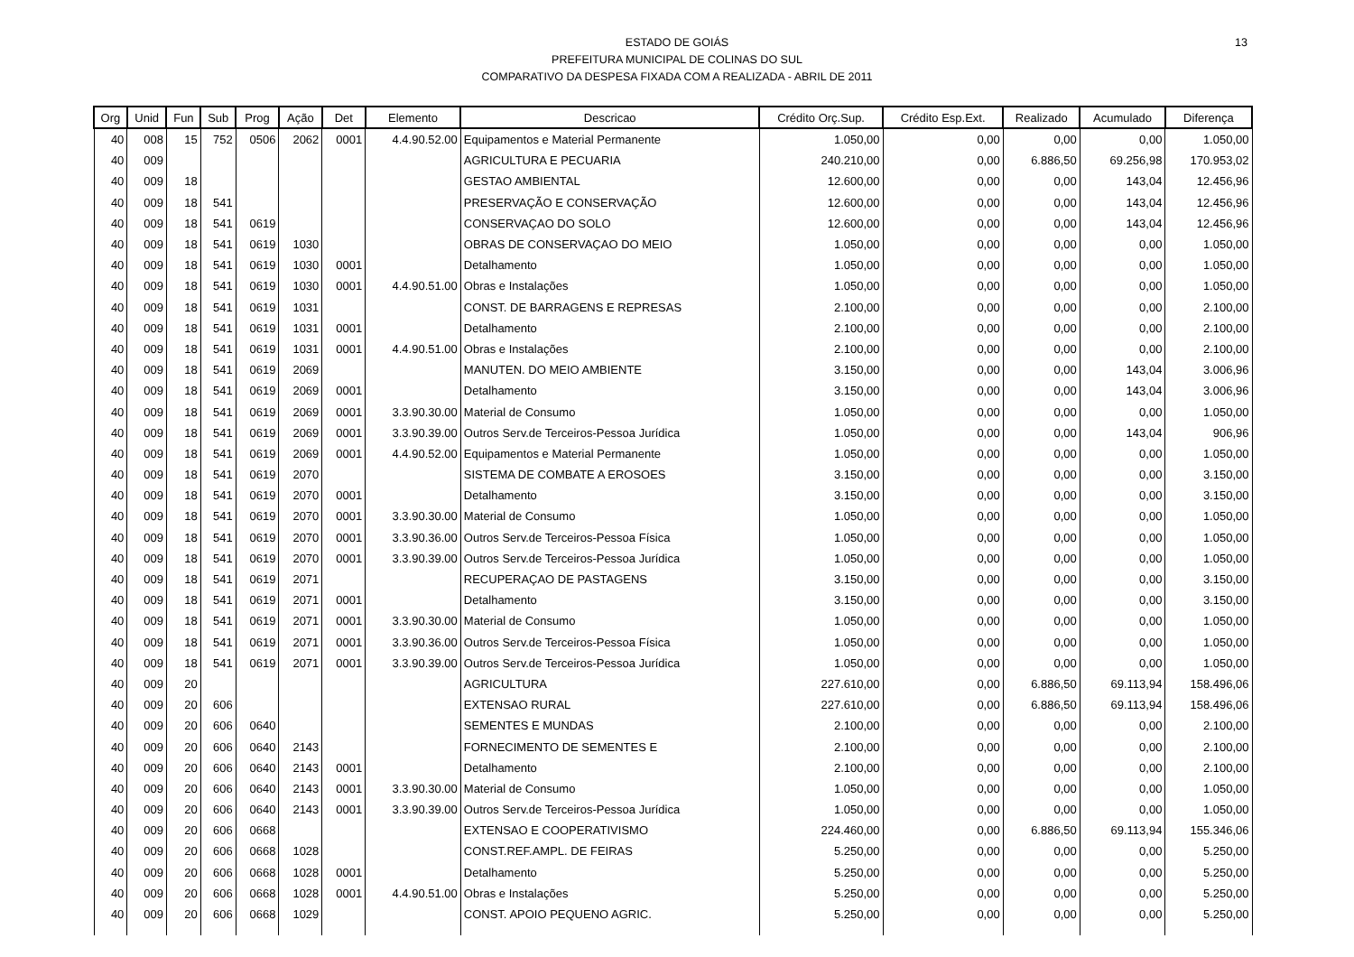13
ESTADO DE GOIÁS
PREFEITURA MUNICIPAL DE COLINAS DO SUL
COMPARATIVO DA DESPESA FIXADA COM A REALIZADA - ABRIL DE 2011
| Org | Unid | Fun | Sub | Prog | Ação | Det | Elemento | Descricao | Crédito Orç.Sup. | Crédito Esp.Ext. | Realizado | Acumulado | Diferença |
| --- | --- | --- | --- | --- | --- | --- | --- | --- | --- | --- | --- | --- | --- |
| 40 | 008 | 15 | 752 | 0506 | 2062 | 0001 | 4.4.90.52.00 | Equipamentos e Material Permanente | 1.050,00 | 0,00 | 0,00 | 0,00 | 1.050,00 |
| 40 | 009 | | | | | | | AGRICULTURA E PECUARIA | 240.210,00 | 0,00 | 6.886,50 | 69.256,98 | 170.953,02 |
| 40 | 009 | 18 | | | | | | GESTAO AMBIENTAL | 12.600,00 | 0,00 | 0,00 | 143,04 | 12.456,96 |
| 40 | 009 | 18 | 541 | | | | | PRESERVAÇÃO E CONSERVAÇÃO | 12.600,00 | 0,00 | 0,00 | 143,04 | 12.456,96 |
| 40 | 009 | 18 | 541 | 0619 | | | | CONSERVAÇAO DO SOLO | 12.600,00 | 0,00 | 0,00 | 143,04 | 12.456,96 |
| 40 | 009 | 18 | 541 | 0619 | 1030 | | | OBRAS DE CONSERVAÇAO DO MEIO | 1.050,00 | 0,00 | 0,00 | 0,00 | 1.050,00 |
| 40 | 009 | 18 | 541 | 0619 | 1030 | 0001 | | Detalhamento | 1.050,00 | 0,00 | 0,00 | 0,00 | 1.050,00 |
| 40 | 009 | 18 | 541 | 0619 | 1030 | 0001 | 4.4.90.51.00 | Obras e Instalações | 1.050,00 | 0,00 | 0,00 | 0,00 | 1.050,00 |
| 40 | 009 | 18 | 541 | 0619 | 1031 | | | CONST. DE BARRAGENS E REPRESAS | 2.100,00 | 0,00 | 0,00 | 0,00 | 2.100,00 |
| 40 | 009 | 18 | 541 | 0619 | 1031 | 0001 | | Detalhamento | 2.100,00 | 0,00 | 0,00 | 0,00 | 2.100,00 |
| 40 | 009 | 18 | 541 | 0619 | 1031 | 0001 | 4.4.90.51.00 | Obras e Instalações | 2.100,00 | 0,00 | 0,00 | 0,00 | 2.100,00 |
| 40 | 009 | 18 | 541 | 0619 | 2069 | | | MANUTEN. DO MEIO AMBIENTE | 3.150,00 | 0,00 | 0,00 | 143,04 | 3.006,96 |
| 40 | 009 | 18 | 541 | 0619 | 2069 | 0001 | | Detalhamento | 3.150,00 | 0,00 | 0,00 | 143,04 | 3.006,96 |
| 40 | 009 | 18 | 541 | 0619 | 2069 | 0001 | 3.3.90.30.00 | Material de Consumo | 1.050,00 | 0,00 | 0,00 | 0,00 | 1.050,00 |
| 40 | 009 | 18 | 541 | 0619 | 2069 | 0001 | 3.3.90.39.00 | Outros Serv.de Terceiros-Pessoa Jurídica | 1.050,00 | 0,00 | 0,00 | 143,04 | 906,96 |
| 40 | 009 | 18 | 541 | 0619 | 2069 | 0001 | 4.4.90.52.00 | Equipamentos e Material Permanente | 1.050,00 | 0,00 | 0,00 | 0,00 | 1.050,00 |
| 40 | 009 | 18 | 541 | 0619 | 2070 | | | SISTEMA DE COMBATE A EROSOES | 3.150,00 | 0,00 | 0,00 | 0,00 | 3.150,00 |
| 40 | 009 | 18 | 541 | 0619 | 2070 | 0001 | | Detalhamento | 3.150,00 | 0,00 | 0,00 | 0,00 | 3.150,00 |
| 40 | 009 | 18 | 541 | 0619 | 2070 | 0001 | 3.3.90.30.00 | Material de Consumo | 1.050,00 | 0,00 | 0,00 | 0,00 | 1.050,00 |
| 40 | 009 | 18 | 541 | 0619 | 2070 | 0001 | 3.3.90.36.00 | Outros Serv.de Terceiros-Pessoa Física | 1.050,00 | 0,00 | 0,00 | 0,00 | 1.050,00 |
| 40 | 009 | 18 | 541 | 0619 | 2070 | 0001 | 3.3.90.39.00 | Outros Serv.de Terceiros-Pessoa Jurídica | 1.050,00 | 0,00 | 0,00 | 0,00 | 1.050,00 |
| 40 | 009 | 18 | 541 | 0619 | 2071 | | | RECUPERAÇAO DE PASTAGENS | 3.150,00 | 0,00 | 0,00 | 0,00 | 3.150,00 |
| 40 | 009 | 18 | 541 | 0619 | 2071 | 0001 | | Detalhamento | 3.150,00 | 0,00 | 0,00 | 0,00 | 3.150,00 |
| 40 | 009 | 18 | 541 | 0619 | 2071 | 0001 | 3.3.90.30.00 | Material de Consumo | 1.050,00 | 0,00 | 0,00 | 0,00 | 1.050,00 |
| 40 | 009 | 18 | 541 | 0619 | 2071 | 0001 | 3.3.90.36.00 | Outros Serv.de Terceiros-Pessoa Física | 1.050,00 | 0,00 | 0,00 | 0,00 | 1.050,00 |
| 40 | 009 | 18 | 541 | 0619 | 2071 | 0001 | 3.3.90.39.00 | Outros Serv.de Terceiros-Pessoa Jurídica | 1.050,00 | 0,00 | 0,00 | 0,00 | 1.050,00 |
| 40 | 009 | 20 | | | | | | AGRICULTURA | 227.610,00 | 0,00 | 6.886,50 | 69.113,94 | 158.496,06 |
| 40 | 009 | 20 | 606 | | | | | EXTENSAO RURAL | 227.610,00 | 0,00 | 6.886,50 | 69.113,94 | 158.496,06 |
| 40 | 009 | 20 | 606 | 0640 | | | | SEMENTES E MUNDAS | 2.100,00 | 0,00 | 0,00 | 0,00 | 2.100,00 |
| 40 | 009 | 20 | 606 | 0640 | 2143 | | | FORNECIMENTO DE SEMENTES E | 2.100,00 | 0,00 | 0,00 | 0,00 | 2.100,00 |
| 40 | 009 | 20 | 606 | 0640 | 2143 | 0001 | | Detalhamento | 2.100,00 | 0,00 | 0,00 | 0,00 | 2.100,00 |
| 40 | 009 | 20 | 606 | 0640 | 2143 | 0001 | 3.3.90.30.00 | Material de Consumo | 1.050,00 | 0,00 | 0,00 | 0,00 | 1.050,00 |
| 40 | 009 | 20 | 606 | 0640 | 2143 | 0001 | 3.3.90.39.00 | Outros Serv.de Terceiros-Pessoa Jurídica | 1.050,00 | 0,00 | 0,00 | 0,00 | 1.050,00 |
| 40 | 009 | 20 | 606 | 0668 | | | | EXTENSAO E COOPERATIVISMO | 224.460,00 | 0,00 | 6.886,50 | 69.113,94 | 155.346,06 |
| 40 | 009 | 20 | 606 | 0668 | 1028 | | | CONST.REF.AMPL. DE FEIRAS | 5.250,00 | 0,00 | 0,00 | 0,00 | 5.250,00 |
| 40 | 009 | 20 | 606 | 0668 | 1028 | 0001 | | Detalhamento | 5.250,00 | 0,00 | 0,00 | 0,00 | 5.250,00 |
| 40 | 009 | 20 | 606 | 0668 | 1028 | 0001 | 4.4.90.51.00 | Obras e Instalações | 5.250,00 | 0,00 | 0,00 | 0,00 | 5.250,00 |
| 40 | 009 | 20 | 606 | 0668 | 1029 | | | CONST. APOIO PEQUENO AGRIC. | 5.250,00 | 0,00 | 0,00 | 0,00 | 5.250,00 |